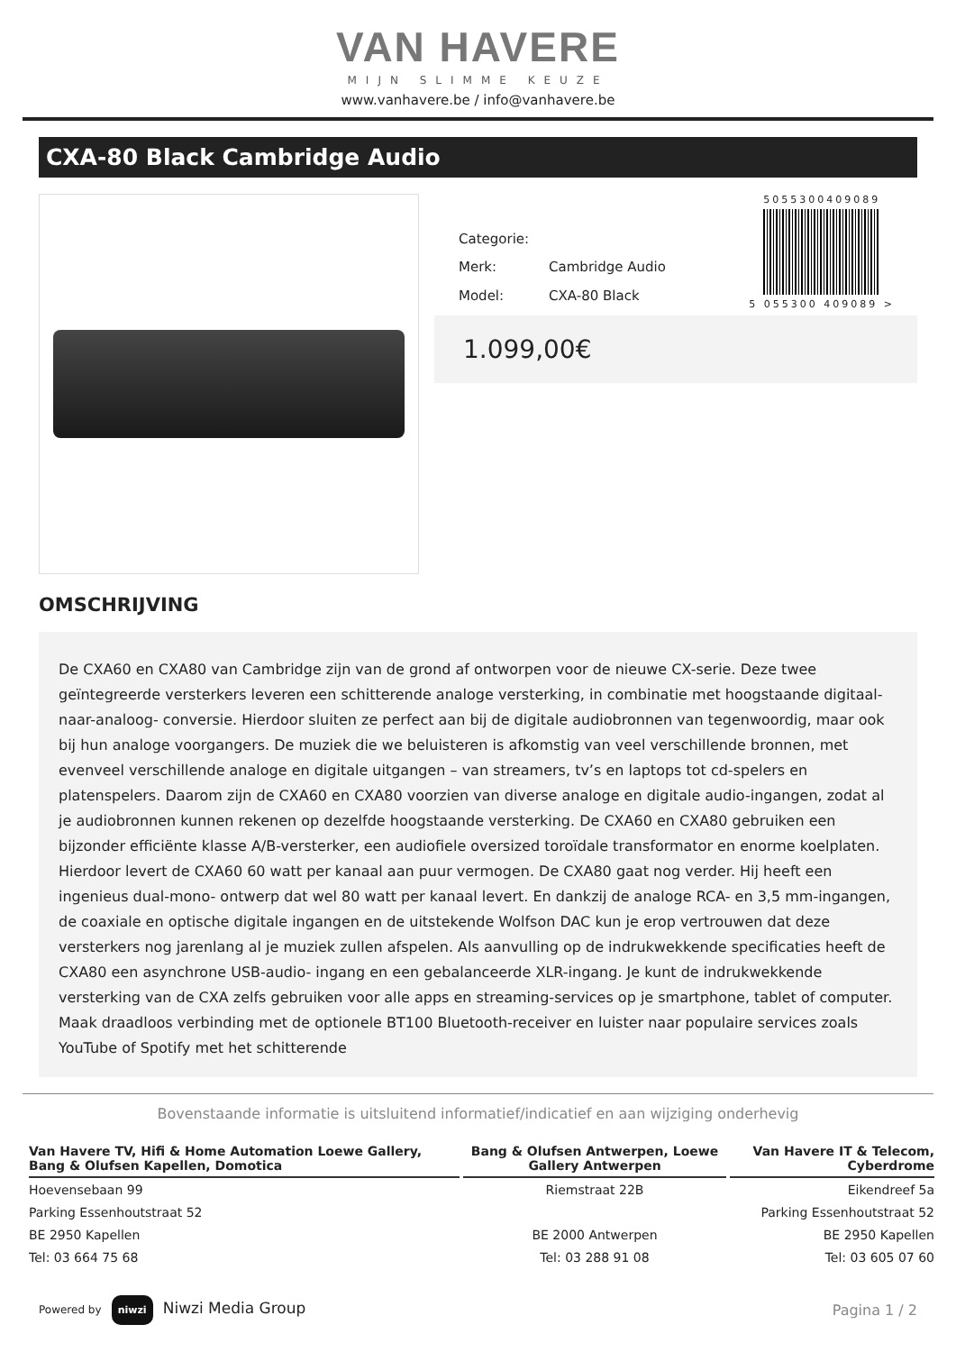VAN HAVERE
MIJN SLIMME KEUZE
www.vanhavere.be / info@vanhavere.be
CXA-80 Black Cambridge Audio
| Categorie: | |
| Merk: | Cambridge Audio |
| Model: | CXA-80 Black |
5055300409089
5 055300 409089 >
1.099,00€
OMSCHRIJVING
De CXA60 en CXA80 van Cambridge zijn van de grond af ontworpen voor de nieuwe CX-serie. Deze twee geïntegreerde versterkers leveren een schitterende analoge versterking, in combinatie met hoogstaande digitaal-naar-analoog- conversie. Hierdoor sluiten ze perfect aan bij de digitale audiobronnen van tegenwoordig, maar ook bij hun analoge voorgangers. De muziek die we beluisteren is afkomstig van veel verschillende bronnen, met evenveel verschillende analoge en digitale uitgangen – van streamers, tv’s en laptops tot cd-spelers en platenspelers. Daarom zijn de CXA60 en CXA80 voorzien van diverse analoge en digitale audio-ingangen, zodat al je audiobronnen kunnen rekenen op dezelfde hoogstaande versterking. De CXA60 en CXA80 gebruiken een bijzonder efficiënte klasse A/B-versterker, een audiofiele oversized toroïdale transformator en enorme koelplaten. Hierdoor levert de CXA60 60 watt per kanaal aan puur vermogen. De CXA80 gaat nog verder. Hij heeft een ingenieus dual-mono- ontwerp dat wel 80 watt per kanaal levert. En dankzij de analoge RCA- en 3,5 mm-ingangen, de coaxiale en optische digitale ingangen en de uitstekende Wolfson DAC kun je erop vertrouwen dat deze versterkers nog jarenlang al je muziek zullen afspelen. Als aanvulling op de indrukwekkende specificaties heeft de CXA80 een asynchrone USB-audio- ingang en een gebalanceerde XLR-ingang. Je kunt de indrukwekkende versterking van de CXA zelfs gebruiken voor alle apps en streaming-services op je smartphone, tablet of computer. Maak draadloos verbinding met de optionele BT100 Bluetooth-receiver en luister naar populaire services zoals YouTube of Spotify met het schitterende
Bovenstaande informatie is uitsluitend informatief/indicatief en aan wijziging onderhevig
| Van Havere TV, Hifi & Home Automation Loewe Gallery, Bang & Olufsen Kapellen, Domotica | Bang & Olufsen Antwerpen, Loewe Gallery Antwerpen | Van Havere IT & Telecom, Cyberdrome |
| --- | --- | --- |
| Hoevensebaan 99 | Riemstraat 22B | Eikendreef 5a |
| Parking Essenhoutstraat 52 | | Parking Essenhoutstraat 52 |
| BE 2950 Kapellen | BE 2000 Antwerpen | BE 2950 Kapellen |
| Tel: 03 664 75 68 | Tel: 03 288 91 08 | Tel: 03 605 07 60 |
Powered by niwzi Niwzi Media Group
Pagina 1 / 2